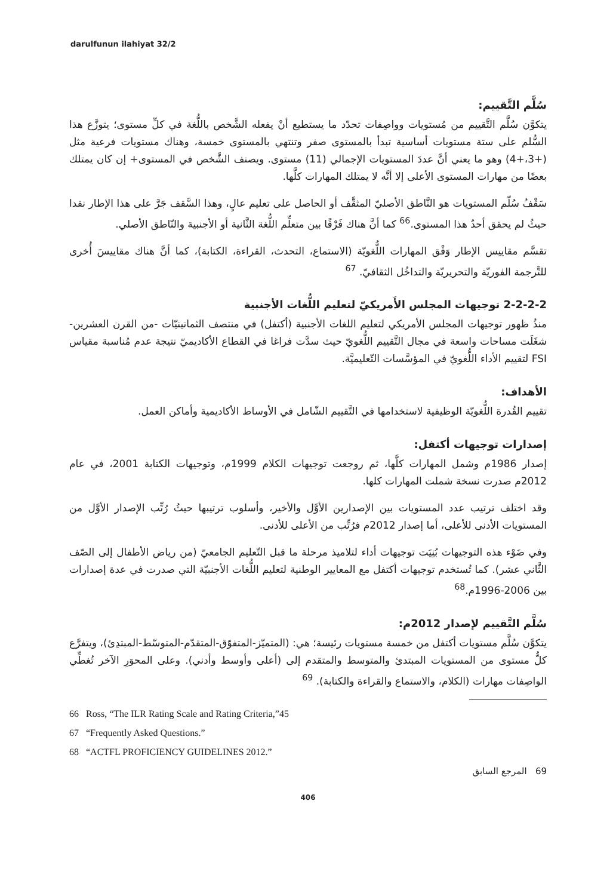darulfunun ilahiyat 32/2
سُلَّم التَّقييم:
يتكوَّن سُلَّم التَّقييم من مُستويات وواصِفات تحدّد ما يستطيع أنْ يفعله الشَّخص باللُّغة في كلِّ مستوى؛ يتوزَّع هذا السُّلم على ستة مستويات أساسية تبدأ بالمستوى صفر وتنتهي بالمستوى خمسة، وهناك مستويات فرعية مثل (+3،+4) وهو ما يعني أنَّ عددَ المستويات الإجمالي (11) مستوى. ويصنف الشَّخص في المستوى+ إن كان يمتلك بعضًا من مهارات المستوى الأعلى إلا أنَّه لا يمتلك المهارات كلَّها.
سَقْفُ سُلّم المستويات هو النَّاطق الأصليّ المثقَّف أو الحاصل على تعليم عالٍ، وهذا السَّقف جَرَّ على هذا الإطار نقدا حيثُ لم يحقق أحدٌ هذا المستوى.<sup>66</sup> كما أنَّ هناك فَرْقًا بين متعلِّم اللُّغة الثَّانية أو الأجنبية والنّاطق الأصلي.
تقسَّم مقاييس الإطار وَفْق المهارات اللُّغويّة (الاستماع، التحدث، القراءة، الكتابة)، كما أنَّ هناك مقاييسَ أُخرى للتَّرجمة الفوريّة والتحريريّة والتداخُل الثقافيّ. <sup>67</sup>
2-2-2-2 توجيهات المجلس الأَمريكيّ لتعليم اللُّغات الأجنبية
منذُ ظهور توجيهات المجلس الأمريكي لتعليم اللغات الأجنبية (أكتفل) في منتصف الثمانينيّات -من القرن العشرين-شغَلَت مساحات واسعة في مجال التَّقييم اللُّغويّ حيث سدَّت فراغا في القطاع الأكاديميّ نتيجة عدم مُناسبة مقياس FSI لتقييم الأداء اللُّغويّ في المؤسَّسات التّعليميَّة.
الأهداف:
تقييم القُدرة اللُّغويّة الوظيفية لاستخدامها في التَّقييم الشّامل في الأوساط الأكاديمية وأماكن العمل.
إصدارات توجيهات أكتفل:
إصدار 1986م وشمل المهارات كلَّها، ثم روجعت توجيهات الكلام 1999م، وتوجيهات الكتابة 2001، في عام 2012م صدرت نسخة شملت المهارات كلها.
وقد اختلف ترتيب عدد المستويات بين الإصدارين الأوَّل والأخير، وأسلوب ترتيبها حيثُ رُتِّب الإصدار الأوَّل من المستويات الأدنى للأعلى، أما إصدار 2012م فرُتِّب من الأعلى للأدنى.
وفي ضَوْء هذه التوجيهات بُنِيَت توجيهات أداء لتلاميذ مرحلة ما قبل التّعليم الجامعيّ (من رياض الأطفال إلى الصّف الثَّاني عشر). كما تُستخدم توجيهات أكتفل مع المعايير الوطنية لتعليم اللُّغات الأجنبيّة التي صدرت في عدة إصدارات بين 2006-1996م.<sup>68</sup>
سُلَّم التَّقييم لإصدار 2012م:
يتكوَّن سُلَّم مستويات أكتفل من خمسة مستويات رئيسة؛ هي: (المتميّز-المتفوّق-المتقدّم-المتوسّط-المبتدِئ)، ويتفرَّع كلُّ مستوى من المستويات المبتدئ والمتوسط والمتقدم إلى (أعلى وأوسط وأدني). وعلى المحوَرِ الآخر تُغطِّي الواصِفات مهارات (الكلام، والاستماع والقراءة والكتابة). <sup>69</sup>
66 Ross, “The ILR Rating Scale and Rating Criteria,”45
67 “Frequently Asked Questions.”
68 “ACTFL PROFICIENCY GUIDELINES 2012.”
69 المرجع السابق
406